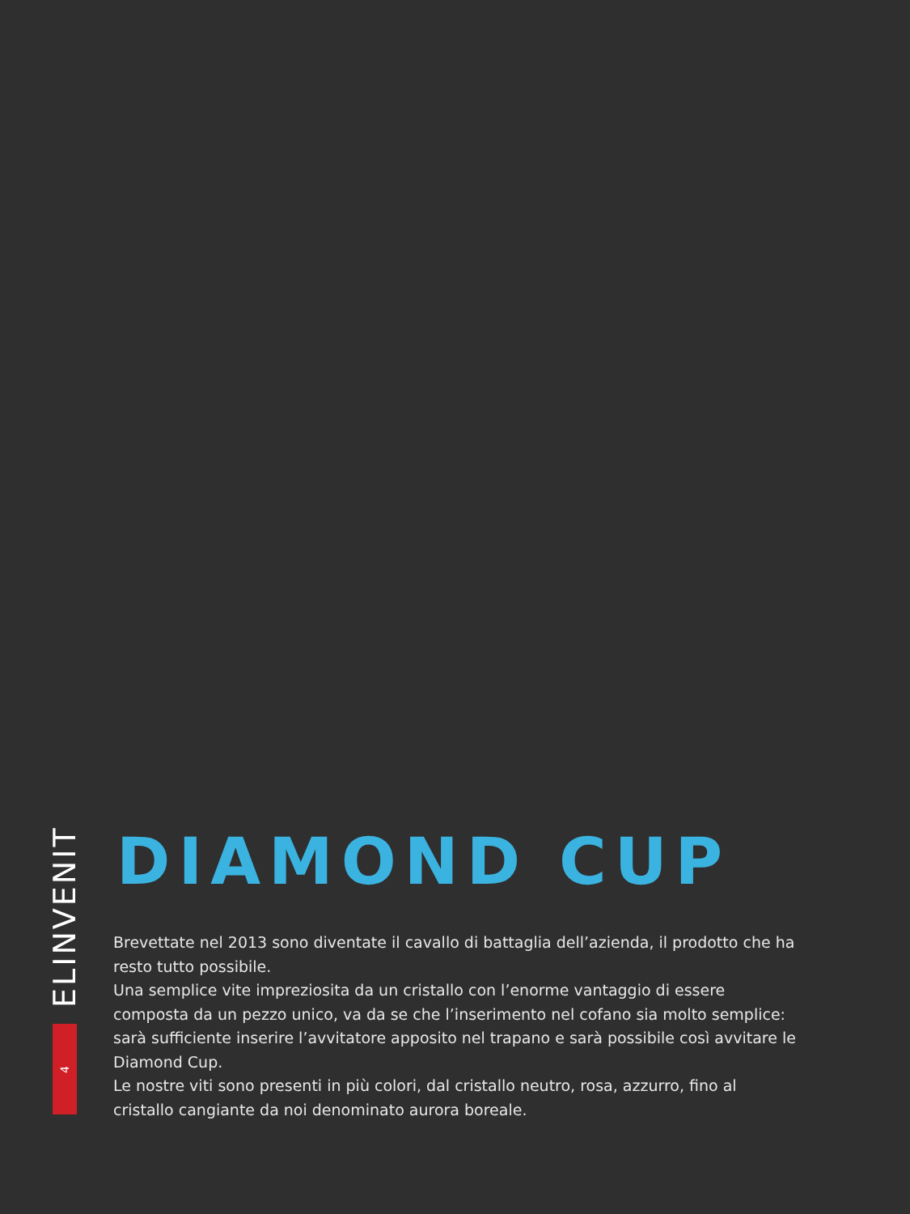ELINVENIT
4
DIAMOND CUP
Brevettate nel 2013 sono diventate il cavallo di battaglia dell’azienda, il prodotto che ha resto tutto possibile.
Una semplice vite impreziosita da un cristallo con l’enorme vantaggio di essere composta da un pezzo unico, va da se che l’inserimento nel cofano sia molto semplice: sarà sufficiente inserire l’avvitatore apposito nel trapano e sarà possibile così avvitare le Diamond Cup.
Le nostre viti sono presenti in più colori, dal cristallo neutro, rosa, azzurro, fino al cristallo cangiante da noi denominato aurora boreale.